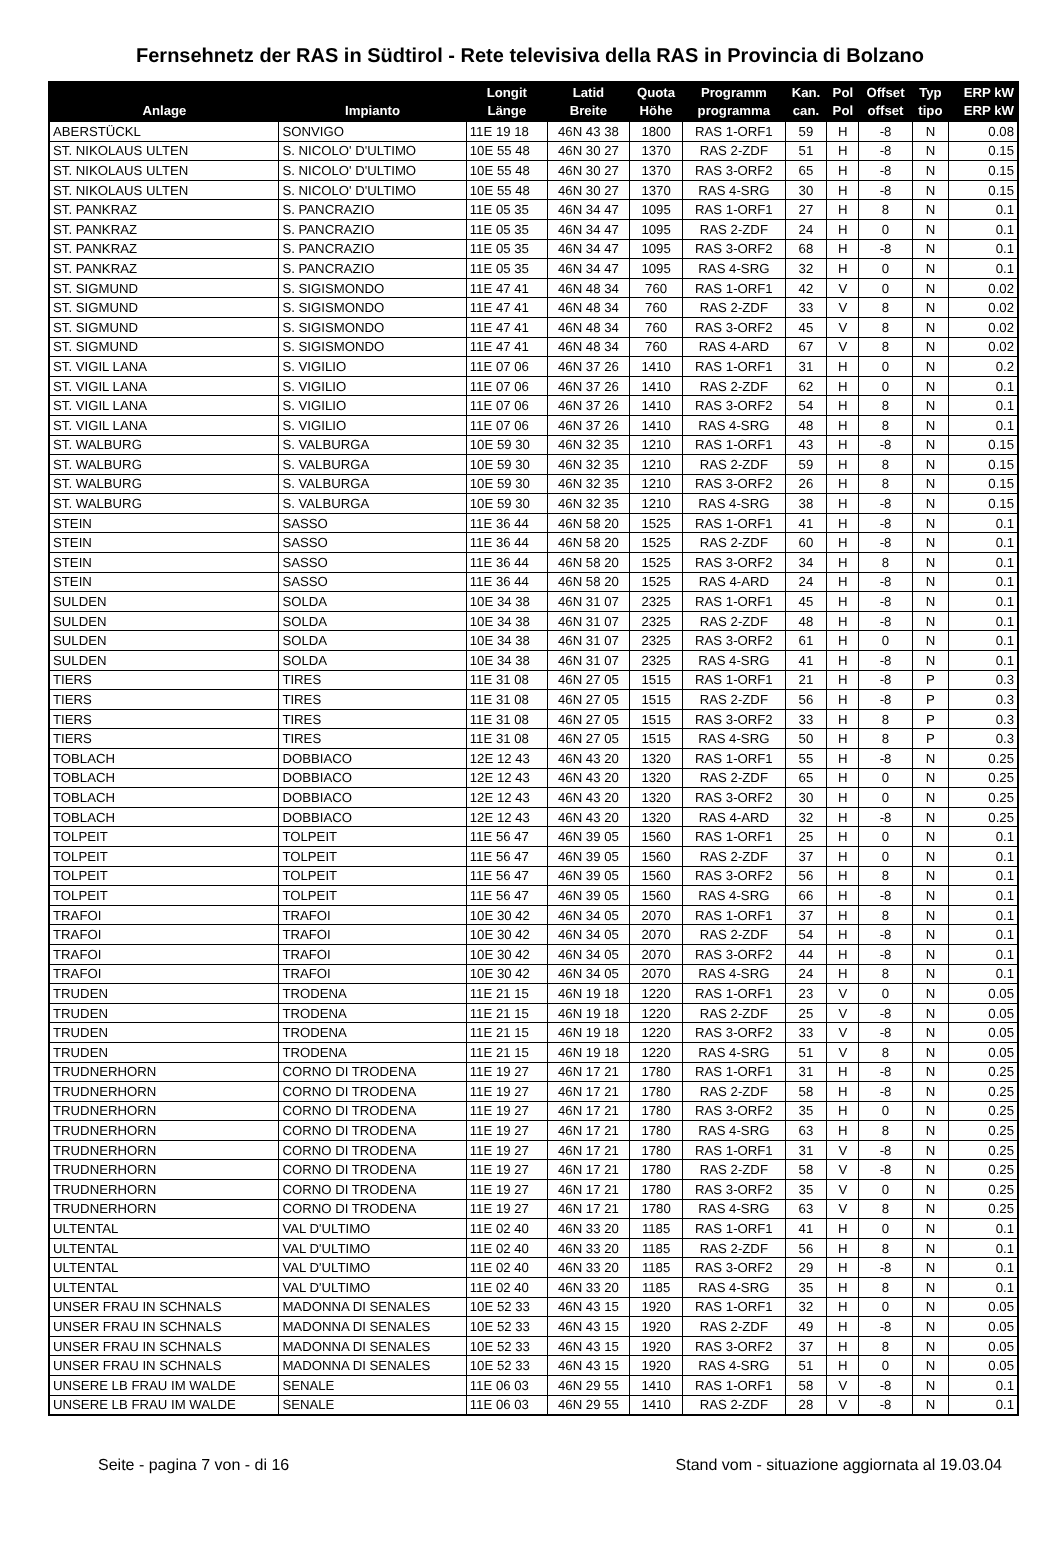Fernsehnetz der RAS in Südtirol - Rete televisiva della RAS in Provincia di Bolzano
| Anlage | Impianto | Longit Länge | Latid Breite | Quota Höhe | Programm programma | Kan. can. | Pol Pol | Offset offset | Typ tipo | ERP kW ERP kW |
| --- | --- | --- | --- | --- | --- | --- | --- | --- | --- | --- |
| ABERSTÜCKL | SONVIGO | 11E 19 18 | 46N 43 38 | 1800 | RAS 1-ORF1 | 59 | H | -8 | N | 0.08 |
| ST. NIKOLAUS ULTEN | S. NICOLO' D'ULTIMO | 10E 55 48 | 46N 30 27 | 1370 | RAS 2-ZDF | 51 | H | -8 | N | 0.15 |
| ST. NIKOLAUS ULTEN | S. NICOLO' D'ULTIMO | 10E 55 48 | 46N 30 27 | 1370 | RAS 3-ORF2 | 65 | H | -8 | N | 0.15 |
| ST. NIKOLAUS ULTEN | S. NICOLO' D'ULTIMO | 10E 55 48 | 46N 30 27 | 1370 | RAS 4-SRG | 30 | H | -8 | N | 0.15 |
| ST. PANKRAZ | S. PANCRAZIO | 11E 05 35 | 46N 34 47 | 1095 | RAS 1-ORF1 | 27 | H | 8 | N | 0.1 |
| ST. PANKRAZ | S. PANCRAZIO | 11E 05 35 | 46N 34 47 | 1095 | RAS 2-ZDF | 24 | H | 0 | N | 0.1 |
| ST. PANKRAZ | S. PANCRAZIO | 11E 05 35 | 46N 34 47 | 1095 | RAS 3-ORF2 | 68 | H | -8 | N | 0.1 |
| ST. PANKRAZ | S. PANCRAZIO | 11E 05 35 | 46N 34 47 | 1095 | RAS 4-SRG | 32 | H | 0 | N | 0.1 |
| ST. SIGMUND | S. SIGISMONDO | 11E 47 41 | 46N 48 34 | 760 | RAS 1-ORF1 | 42 | V | 0 | N | 0.02 |
| ST. SIGMUND | S. SIGISMONDO | 11E 47 41 | 46N 48 34 | 760 | RAS 2-ZDF | 33 | V | 8 | N | 0.02 |
| ST. SIGMUND | S. SIGISMONDO | 11E 47 41 | 46N 48 34 | 760 | RAS 3-ORF2 | 45 | V | 8 | N | 0.02 |
| ST. SIGMUND | S. SIGISMONDO | 11E 47 41 | 46N 48 34 | 760 | RAS 4-ARD | 67 | V | 8 | N | 0.02 |
| ST. VIGIL LANA | S. VIGILIO | 11E 07 06 | 46N 37 26 | 1410 | RAS 1-ORF1 | 31 | H | 0 | N | 0.2 |
| ST. VIGIL LANA | S. VIGILIO | 11E 07 06 | 46N 37 26 | 1410 | RAS 2-ZDF | 62 | H | 0 | N | 0.1 |
| ST. VIGIL LANA | S. VIGILIO | 11E 07 06 | 46N 37 26 | 1410 | RAS 3-ORF2 | 54 | H | 8 | N | 0.1 |
| ST. VIGIL LANA | S. VIGILIO | 11E 07 06 | 46N 37 26 | 1410 | RAS 4-SRG | 48 | H | 8 | N | 0.1 |
| ST. WALBURG | S. VALBURGA | 10E 59 30 | 46N 32 35 | 1210 | RAS 1-ORF1 | 43 | H | -8 | N | 0.15 |
| ST. WALBURG | S. VALBURGA | 10E 59 30 | 46N 32 35 | 1210 | RAS 2-ZDF | 59 | H | 8 | N | 0.15 |
| ST. WALBURG | S. VALBURGA | 10E 59 30 | 46N 32 35 | 1210 | RAS 3-ORF2 | 26 | H | 8 | N | 0.15 |
| ST. WALBURG | S. VALBURGA | 10E 59 30 | 46N 32 35 | 1210 | RAS 4-SRG | 38 | H | -8 | N | 0.15 |
| STEIN | SASSO | 11E 36 44 | 46N 58 20 | 1525 | RAS 1-ORF1 | 41 | H | -8 | N | 0.1 |
| STEIN | SASSO | 11E 36 44 | 46N 58 20 | 1525 | RAS 2-ZDF | 60 | H | -8 | N | 0.1 |
| STEIN | SASSO | 11E 36 44 | 46N 58 20 | 1525 | RAS 3-ORF2 | 34 | H | 8 | N | 0.1 |
| STEIN | SASSO | 11E 36 44 | 46N 58 20 | 1525 | RAS 4-ARD | 24 | H | -8 | N | 0.1 |
| SULDEN | SOLDA | 10E 34 38 | 46N 31 07 | 2325 | RAS 1-ORF1 | 45 | H | -8 | N | 0.1 |
| SULDEN | SOLDA | 10E 34 38 | 46N 31 07 | 2325 | RAS 2-ZDF | 48 | H | -8 | N | 0.1 |
| SULDEN | SOLDA | 10E 34 38 | 46N 31 07 | 2325 | RAS 3-ORF2 | 61 | H | 0 | N | 0.1 |
| SULDEN | SOLDA | 10E 34 38 | 46N 31 07 | 2325 | RAS 4-SRG | 41 | H | -8 | N | 0.1 |
| TIERS | TIRES | 11E 31 08 | 46N 27 05 | 1515 | RAS 1-ORF1 | 21 | H | -8 | P | 0.3 |
| TIERS | TIRES | 11E 31 08 | 46N 27 05 | 1515 | RAS 2-ZDF | 56 | H | -8 | P | 0.3 |
| TIERS | TIRES | 11E 31 08 | 46N 27 05 | 1515 | RAS 3-ORF2 | 33 | H | 8 | P | 0.3 |
| TIERS | TIRES | 11E 31 08 | 46N 27 05 | 1515 | RAS 4-SRG | 50 | H | 8 | P | 0.3 |
| TOBLACH | DOBBIACO | 12E 12 43 | 46N 43 20 | 1320 | RAS 1-ORF1 | 55 | H | -8 | N | 0.25 |
| TOBLACH | DOBBIACO | 12E 12 43 | 46N 43 20 | 1320 | RAS 2-ZDF | 65 | H | 0 | N | 0.25 |
| TOBLACH | DOBBIACO | 12E 12 43 | 46N 43 20 | 1320 | RAS 3-ORF2 | 30 | H | 0 | N | 0.25 |
| TOBLACH | DOBBIACO | 12E 12 43 | 46N 43 20 | 1320 | RAS 4-ARD | 32 | H | -8 | N | 0.25 |
| TOLPEIT | TOLPEIT | 11E 56 47 | 46N 39 05 | 1560 | RAS 1-ORF1 | 25 | H | 0 | N | 0.1 |
| TOLPEIT | TOLPEIT | 11E 56 47 | 46N 39 05 | 1560 | RAS 2-ZDF | 37 | H | 0 | N | 0.1 |
| TOLPEIT | TOLPEIT | 11E 56 47 | 46N 39 05 | 1560 | RAS 3-ORF2 | 56 | H | 8 | N | 0.1 |
| TOLPEIT | TOLPEIT | 11E 56 47 | 46N 39 05 | 1560 | RAS 4-SRG | 66 | H | -8 | N | 0.1 |
| TRAFOI | TRAFOI | 10E 30 42 | 46N 34 05 | 2070 | RAS 1-ORF1 | 37 | H | 8 | N | 0.1 |
| TRAFOI | TRAFOI | 10E 30 42 | 46N 34 05 | 2070 | RAS 2-ZDF | 54 | H | -8 | N | 0.1 |
| TRAFOI | TRAFOI | 10E 30 42 | 46N 34 05 | 2070 | RAS 3-ORF2 | 44 | H | -8 | N | 0.1 |
| TRAFOI | TRAFOI | 10E 30 42 | 46N 34 05 | 2070 | RAS 4-SRG | 24 | H | 8 | N | 0.1 |
| TRUDEN | TRODENA | 11E 21 15 | 46N 19 18 | 1220 | RAS 1-ORF1 | 23 | V | 0 | N | 0.05 |
| TRUDEN | TRODENA | 11E 21 15 | 46N 19 18 | 1220 | RAS 2-ZDF | 25 | V | -8 | N | 0.05 |
| TRUDEN | TRODENA | 11E 21 15 | 46N 19 18 | 1220 | RAS 3-ORF2 | 33 | V | -8 | N | 0.05 |
| TRUDEN | TRODENA | 11E 21 15 | 46N 19 18 | 1220 | RAS 4-SRG | 51 | V | 8 | N | 0.05 |
| TRUDNERHORN | CORNO DI TRODENA | 11E 19 27 | 46N 17 21 | 1780 | RAS 1-ORF1 | 31 | H | -8 | N | 0.25 |
| TRUDNERHORN | CORNO DI TRODENA | 11E 19 27 | 46N 17 21 | 1780 | RAS 2-ZDF | 58 | H | -8 | N | 0.25 |
| TRUDNERHORN | CORNO DI TRODENA | 11E 19 27 | 46N 17 21 | 1780 | RAS 3-ORF2 | 35 | H | 0 | N | 0.25 |
| TRUDNERHORN | CORNO DI TRODENA | 11E 19 27 | 46N 17 21 | 1780 | RAS 4-SRG | 63 | H | 8 | N | 0.25 |
| TRUDNERHORN | CORNO DI TRODENA | 11E 19 27 | 46N 17 21 | 1780 | RAS 1-ORF1 | 31 | V | -8 | N | 0.25 |
| TRUDNERHORN | CORNO DI TRODENA | 11E 19 27 | 46N 17 21 | 1780 | RAS 2-ZDF | 58 | V | -8 | N | 0.25 |
| TRUDNERHORN | CORNO DI TRODENA | 11E 19 27 | 46N 17 21 | 1780 | RAS 3-ORF2 | 35 | V | 0 | N | 0.25 |
| TRUDNERHORN | CORNO DI TRODENA | 11E 19 27 | 46N 17 21 | 1780 | RAS 4-SRG | 63 | V | 8 | N | 0.25 |
| ULTENTAL | VAL D'ULTIMO | 11E 02 40 | 46N 33 20 | 1185 | RAS 1-ORF1 | 41 | H | 0 | N | 0.1 |
| ULTENTAL | VAL D'ULTIMO | 11E 02 40 | 46N 33 20 | 1185 | RAS 2-ZDF | 56 | H | 8 | N | 0.1 |
| ULTENTAL | VAL D'ULTIMO | 11E 02 40 | 46N 33 20 | 1185 | RAS 3-ORF2 | 29 | H | -8 | N | 0.1 |
| ULTENTAL | VAL D'ULTIMO | 11E 02 40 | 46N 33 20 | 1185 | RAS 4-SRG | 35 | H | 8 | N | 0.1 |
| UNSER FRAU IN SCHNALS | MADONNA DI SENALES | 10E 52 33 | 46N 43 15 | 1920 | RAS 1-ORF1 | 32 | H | 0 | N | 0.05 |
| UNSER FRAU IN SCHNALS | MADONNA DI SENALES | 10E 52 33 | 46N 43 15 | 1920 | RAS 2-ZDF | 49 | H | -8 | N | 0.05 |
| UNSER FRAU IN SCHNALS | MADONNA DI SENALES | 10E 52 33 | 46N 43 15 | 1920 | RAS 3-ORF2 | 37 | H | 8 | N | 0.05 |
| UNSER FRAU IN SCHNALS | MADONNA DI SENALES | 10E 52 33 | 46N 43 15 | 1920 | RAS 4-SRG | 51 | H | 0 | N | 0.05 |
| UNSERE LB FRAU IM WALDE | SENALE | 11E 06 03 | 46N 29 55 | 1410 | RAS 1-ORF1 | 58 | V | -8 | N | 0.1 |
| UNSERE LB FRAU IM WALDE | SENALE | 11E 06 03 | 46N 29 55 | 1410 | RAS 2-ZDF | 28 | V | -8 | N | 0.1 |
Seite - pagina 7 von - di 16 Stand vom - situazione aggiornata al 19.03.04